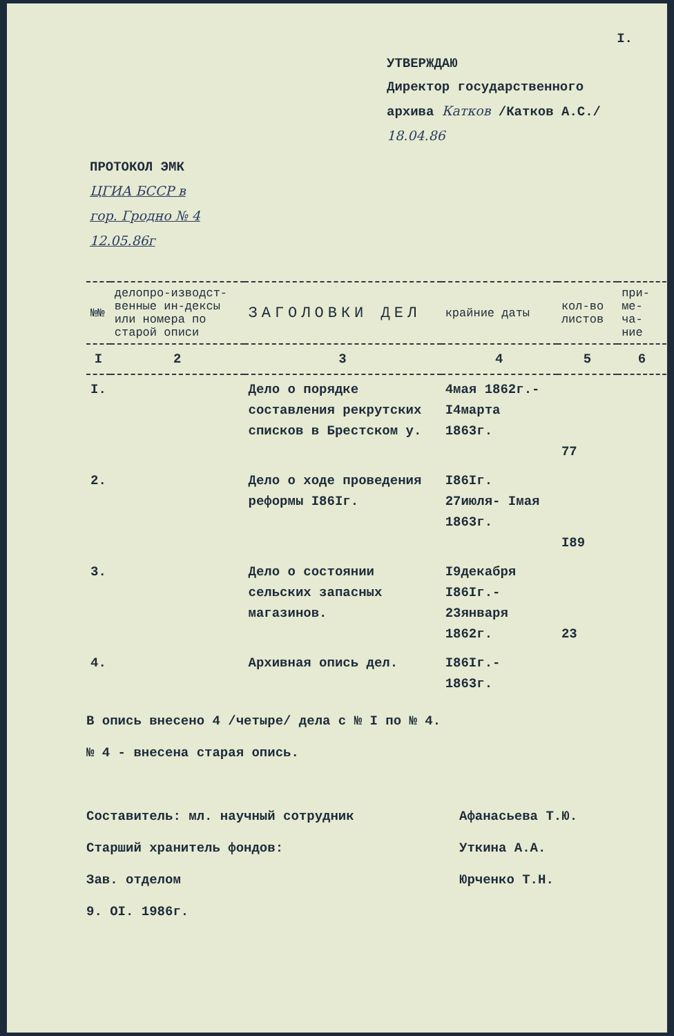I.
УТВЕРЖДАЮ
Директор государственного
архива Катков /Катков А.С./
18.04.86
ПРОТОКОЛ ЭМК
ЦГИА БССР в
гор. Гродно № 4
12.05.86г
| №№ | делопро-изводст-венные ин-дексы или номера по старой описи | ЗАГОЛОВКИ ДЕЛ | крайние даты | кол-во листов | при-ме-ча-ние |
| --- | --- | --- | --- | --- | --- |
| I | 2 | 3 | 4 | 5 | 6 |
| I. | | Дело о порядке составления рекрутских списков в Брестском у. | 4мая 1862г.- I4марта 1863г. | 77 | |
| 2. | | Дело о ходе проведения реформы I86Iг. | I86Iг. 27июля- Iмая 1863г. | I89 | |
| 3. | | Дело о состоянии сельских запасных магазинов. | I9декабря I86Iг.- 23января 1862г. | 23 | |
| 4. | | Архивная опись дел. | I86Iг.- 1863г. | | |
В опись внесено 4 /четыре/ дела с № I по № 4.
№ 4 - внесена старая опись.
Составитель: мл. научный сотрудник Афанасьева Т.Ю.
Старший хранитель фондов: Уткина А.А.
Зав. отделом Юрченко Т.Н.
9. OI. 1986г.